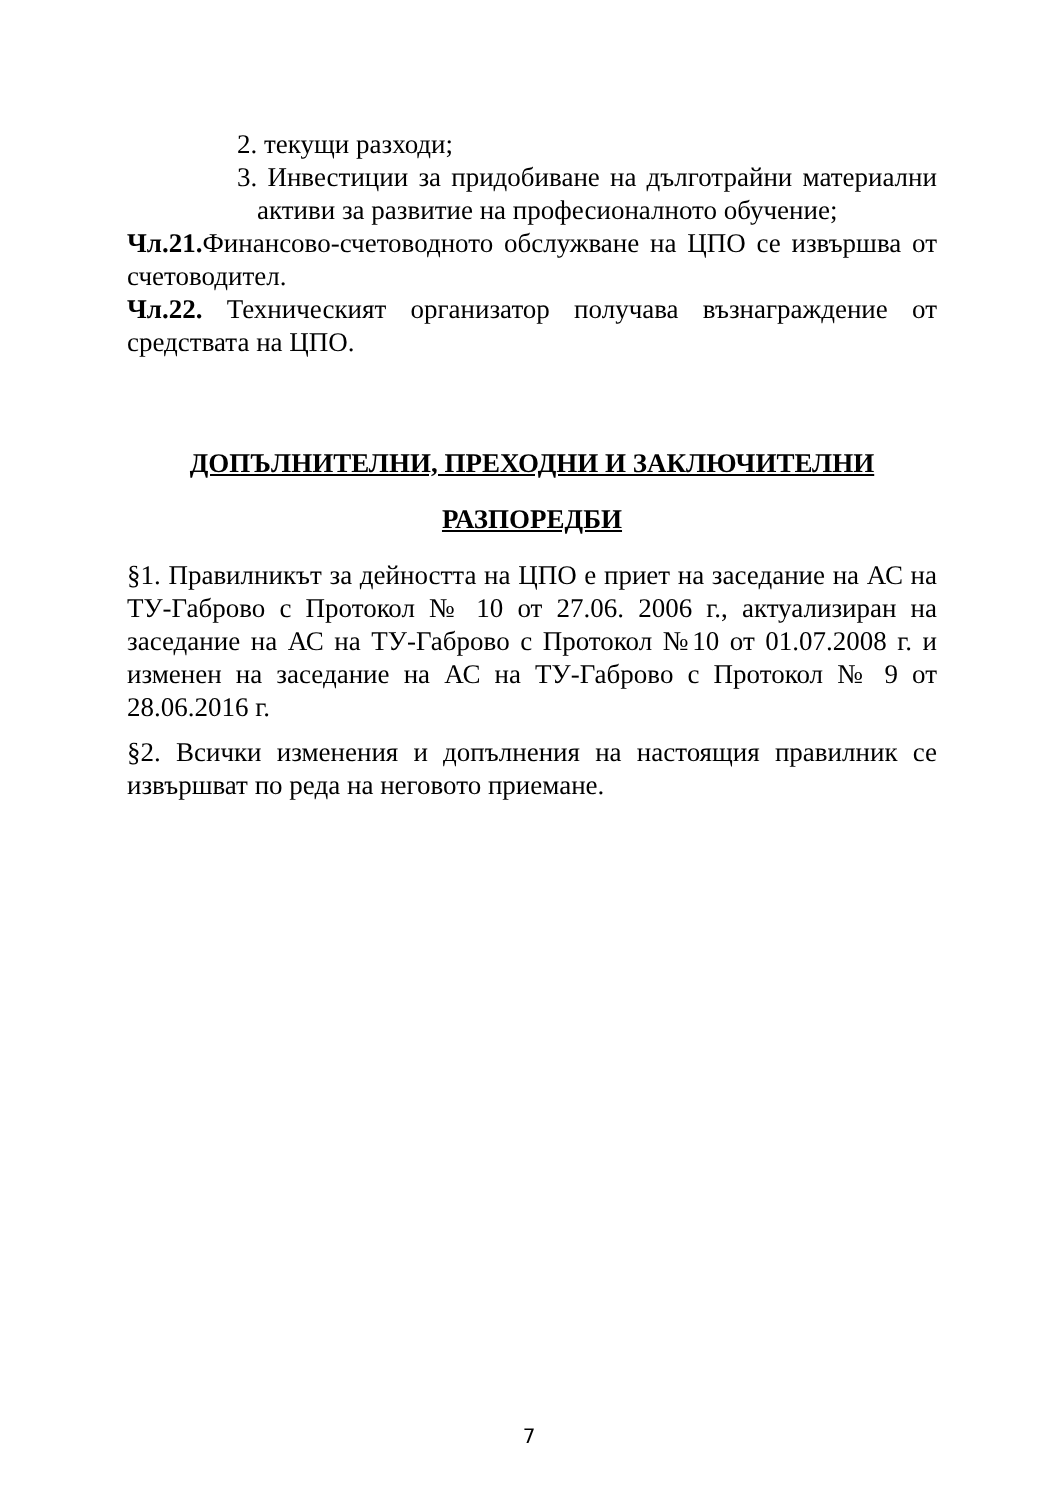2. текущи разходи;
3. Инвестиции за придобиване на дълготрайни материални активи за развитие на професионалното обучение;
Чл.21. Финансово-счетоводното обслужване на ЦПО се извършва от счетоводител.
Чл.22. Техническият организатор получава възнаграждение от средствата на ЦПО.
ДОПЪЛНИТЕЛНИ, ПРЕХОДНИ И ЗАКЛЮЧИТЕЛНИ
РАЗПОРЕДБИ
§1. Правилникът за дейността на ЦПО е приет на заседание на АС на ТУ-Габрово с Протокол № 10 от 27.06. 2006 г., актуализиран на заседание на АС на ТУ-Габрово с Протокол №10 от 01.07.2008 г. и изменен на заседание на АС на ТУ-Габрово с Протокол № 9 от 28.06.2016 г.
§2. Всички изменения и допълнения на настоящия правилник се извършват по реда на неговото приемане.
7